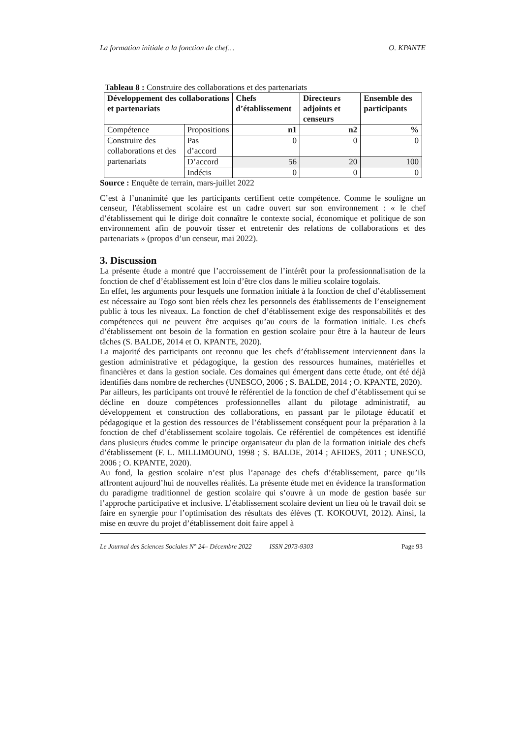La formation initiale a la fonction de chef… O. KPANTE
Tableau 8 : Construire des collaborations et des partenariats
| Développement des collaborations et partenariats | | Chefs d’établissement | Directeurs adjoints et censeurs | Ensemble des participants |
| --- | --- | --- | --- | --- |
| Compétence | Propositions | n1 | n2 | % |
| Construire des collaborations et des partenariats | Pas d’accord | 0 | 0 | 0 |
| | D’accord | 56 | 20 | 100 |
| | Indécis | 0 | 0 | 0 |
Source : Enquête de terrain, mars-juillet 2022
C’est à l’unanimité que les participants certifient cette compétence. Comme le souligne un censeur, l'établissement scolaire est un cadre ouvert sur son environnement : « le chef d’établissement qui le dirige doit connaître le contexte social, économique et politique de son environnement afin de pouvoir tisser et entretenir des relations de collaborations et des partenariats » (propos d’un censeur, mai 2022).
3. Discussion
La présente étude a montré que l’accroissement de l’intérêt pour la professionnalisation de la fonction de chef d’établissement est loin d’être clos dans le milieu scolaire togolais.
En effet, les arguments pour lesquels une formation initiale à la fonction de chef d’établissement est nécessaire au Togo sont bien réels chez les personnels des établissements de l’enseignement public à tous les niveaux. La fonction de chef d’établissement exige des responsabilités et des compétences qui ne peuvent être acquises qu’au cours de la formation initiale. Les chefs d’établissement ont besoin de la formation en gestion scolaire pour être à la hauteur de leurs tâches (S. BALDE, 2014 et O. KPANTE, 2020).
La majorité des participants ont reconnu que les chefs d’établissement interviennent dans la gestion administrative et pédagogique, la gestion des ressources humaines, matérielles et financières et dans la gestion sociale. Ces domaines qui émergent dans cette étude, ont été déjà identifiés dans nombre de recherches (UNESCO, 2006 ; S. BALDE, 2014 ; O. KPANTE, 2020).
Par ailleurs, les participants ont trouvé le référentiel de la fonction de chef d’établissement qui se décline en douze compétences professionnelles allant du pilotage administratif, au développement et construction des collaborations, en passant par le pilotage éducatif et pédagogique et la gestion des ressources de l’établissement conséquent pour la préparation à la fonction de chef d’établissement scolaire togolais. Ce référentiel de compétences est identifié dans plusieurs études comme le principe organisateur du plan de la formation initiale des chefs d’établissement (F. L. MILLIMOUNO, 1998 ; S. BALDE, 2014 ; AFIDES, 2011 ; UNESCO, 2006 ; O. KPANTE, 2020).
Au fond, la gestion scolaire n’est plus l’apanage des chefs d’établissement, parce qu’ils affrontent aujourd’hui de nouvelles réalités. La présente étude met en évidence la transformation du paradigme traditionnel de gestion scolaire qui s’ouvre à un mode de gestion basée sur l’approche participative et inclusive. L’établissement scolaire devient un lieu où le travail doit se faire en synergie pour l’optimisation des résultats des élèves (T. KOKOUVI, 2012). Ainsi, la mise en œuvre du projet d’établissement doit faire appel à
Le Journal des Sciences Sociales N° 24– Décembre 2022 ISSN 2073-9303 Page 93